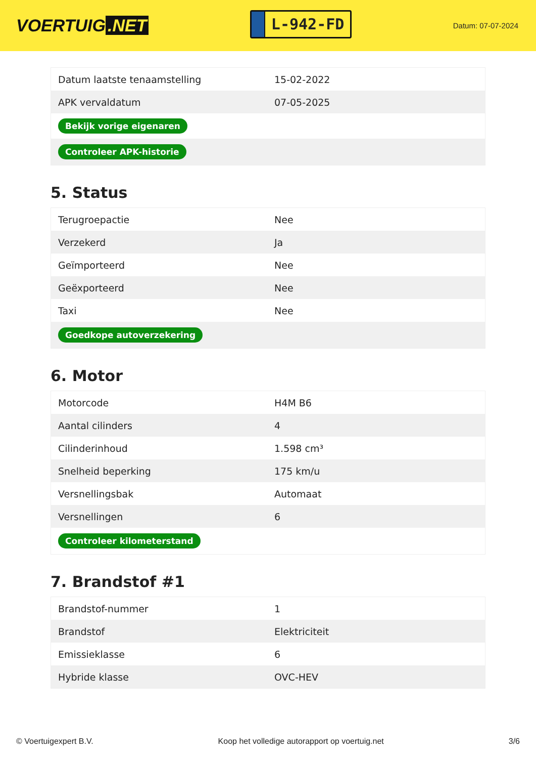VOERTUIG.NET
L-942-FD
Datum: 07-07-2024
| Datum laatste tenaamstelling | 15-02-2022 |
| APK vervaldatum | 07-05-2025 |
| Bekijk vorige eigenaren | |
| Controleer APK-historie | |
5. Status
| Terugroepactie | Nee |
| Verzekerd | Ja |
| Geïmporteerd | Nee |
| Geëxporteerd | Nee |
| Taxi | Nee |
| Goedkope autoverzekering | |
6. Motor
| Motorcode | H4M B6 |
| Aantal cilinders | 4 |
| Cilinderinhoud | 1.598 cm³ |
| Snelheid beperking | 175 km/u |
| Versnellingsbak | Automaat |
| Versnellingen | 6 |
| Controleer kilometerstand | |
7. Brandstof #1
| Brandstof-nummer | 1 |
| Brandstof | Elektriciteit |
| Emissieklasse | 6 |
| Hybride klasse | OVC-HEV |
© Voertuigexpert B.V. Koop het volledige autorapport op voertuig.net 3/6